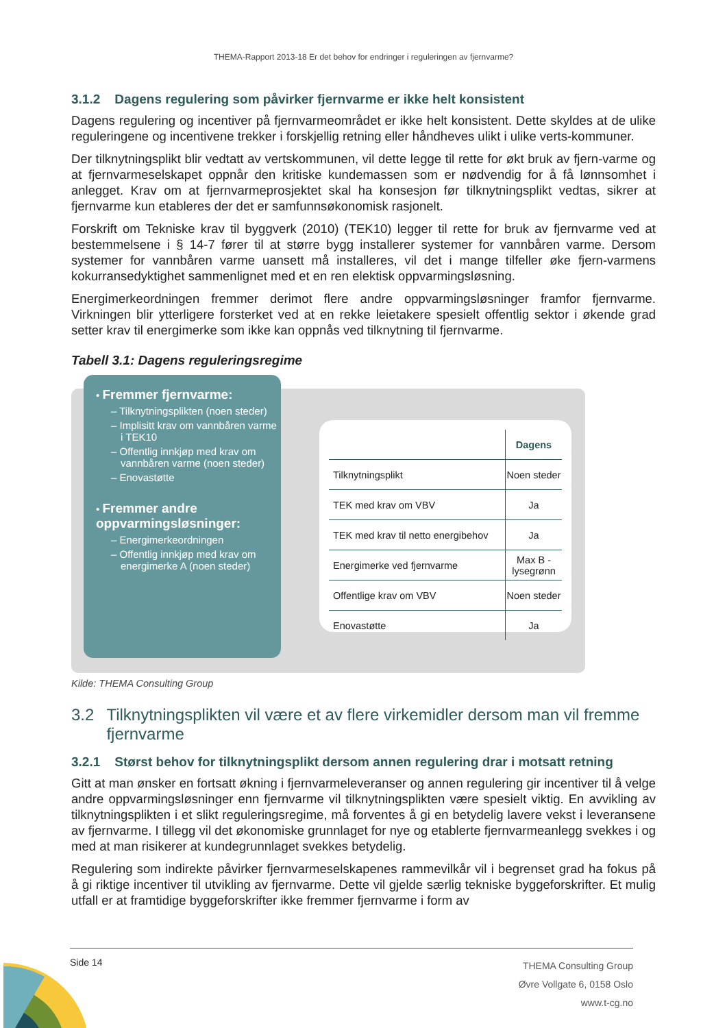THEMA-Rapport 2013-18 Er det behov for endringer i reguleringen av fjernvarme?
3.1.2 Dagens regulering som påvirker fjernvarme er ikke helt konsistent
Dagens regulering og incentiver på fjernvarmeområdet er ikke helt konsistent. Dette skyldes at de ulike reguleringene og incentivene trekker i forskjellig retning eller håndheves ulikt i ulike verts-kommuner.
Der tilknytningsplikt blir vedtatt av vertskommunen, vil dette legge til rette for økt bruk av fjern-varme og at fjernvarmeselskapet oppnår den kritiske kundemassen som er nødvendig for å få lønnsomhet i anlegget. Krav om at fjernvarmeprosjektet skal ha konsesjon før tilknytningsplikt vedtas, sikrer at fjernvarme kun etableres der det er samfunnsøkonomisk rasjonelt.
Forskrift om Tekniske krav til byggverk (2010) (TEK10) legger til rette for bruk av fjernvarme ved at bestemmelsene i § 14-7 fører til at større bygg installerer systemer for vannbåren varme. Dersom systemer for vannbåren varme uansett må installeres, vil det i mange tilfeller øke fjern-varmens kokurransedyktighet sammenlignet med et en ren elektisk oppvarmingsløsning.
Energimerkeordningen fremmer derimot flere andre oppvarmingsløsninger framfor fjernvarme. Virkningen blir ytterligere forsterket ved at en rekke leietakere spesielt offentlig sektor i økende grad setter krav til energimerke som ikke kan oppnås ved tilknytning til fjernvarme.
Tabell 3.1: Dagens reguleringsregime
• Fremmer fjernvarme:
– Tilknytningsplikten (noen steder)
– Implisitt krav om vannbåren varme i TEK10
– Offentlig innkjøp med krav om vannbåren varme (noen steder)
– Enovastøtte
• Fremmer andre oppvarmingsløsninger:
– Energimerkeordningen
– Offentlig innkjøp med krav om energimerke A (noen steder)
| | Dagens |
| --- | --- |
| Tilknytningsplikt | Noen steder |
| TEK med krav om VBV | Ja |
| TEK med krav til netto energibehov | Ja |
| Energimerke ved fjernvarme | Max B - lysegrønn |
| Offentlige krav om VBV | Noen steder |
| Enovastøtte | Ja |
Kilde: THEMA Consulting Group
3.2 Tilknytningsplikten vil være et av flere virkemidler dersom man vil fremme fjernvarme
3.2.1 Størst behov for tilknytningsplikt dersom annen regulering drar i motsatt retning
Gitt at man ønsker en fortsatt økning i fjernvarmeleveranser og annen regulering gir incentiver til å velge andre oppvarmingsløsninger enn fjernvarme vil tilknytningsplikten være spesielt viktig. En avvikling av tilknytningsplikten i et slikt reguleringsregime, må forventes å gi en betydelig lavere vekst i leveransene av fjernvarme. I tillegg vil det økonomiske grunnlaget for nye og etablerte fjernvarmeanlegg svekkes i og med at man risikerer at kundegrunnlaget svekkes betydelig.
Regulering som indirekte påvirker fjernvarmeselskapenes rammevilkår vil i begrenset grad ha fokus på å gi riktige incentiver til utvikling av fjernvarme. Dette vil gjelde særlig tekniske byggeforskrifter. Et mulig utfall er at framtidige byggeforskrifter ikke fremmer fjernvarme i form av
Side 14
THEMA Consulting Group
Øvre Vollgate 6, 0158 Oslo
www.t-cg.no